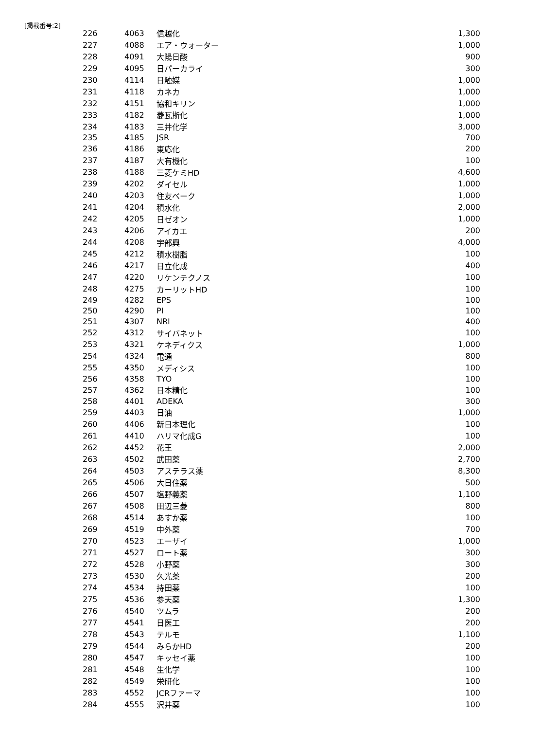[掲載番号:2]
| 226 | 4063 | 信越化 | 1,300 |
| 227 | 4088 | エア・ウォーター | 1,000 |
| 228 | 4091 | 大陽日酸 | 900 |
| 229 | 4095 | 日パーカライ | 300 |
| 230 | 4114 | 日触媒 | 1,000 |
| 231 | 4118 | カネカ | 1,000 |
| 232 | 4151 | 協和キリン | 1,000 |
| 233 | 4182 | 菱瓦斯化 | 1,000 |
| 234 | 4183 | 三井化学 | 3,000 |
| 235 | 4185 | JSR | 700 |
| 236 | 4186 | 東応化 | 200 |
| 237 | 4187 | 大有機化 | 100 |
| 238 | 4188 | 三菱ケミHD | 4,600 |
| 239 | 4202 | ダイセル | 1,000 |
| 240 | 4203 | 住友ベーク | 1,000 |
| 241 | 4204 | 積水化 | 2,000 |
| 242 | 4205 | 日ゼオン | 1,000 |
| 243 | 4206 | アイカエ | 200 |
| 244 | 4208 | 宇部興 | 4,000 |
| 245 | 4212 | 積水樹脂 | 100 |
| 246 | 4217 | 日立化成 | 400 |
| 247 | 4220 | リケンテクノス | 100 |
| 248 | 4275 | カーリットHD | 100 |
| 249 | 4282 | EPS | 100 |
| 250 | 4290 | PI | 100 |
| 251 | 4307 | NRI | 400 |
| 252 | 4312 | サイバネット | 100 |
| 253 | 4321 | ケネディクス | 1,000 |
| 254 | 4324 | 電通 | 800 |
| 255 | 4350 | メディシス | 100 |
| 256 | 4358 | TYO | 100 |
| 257 | 4362 | 日本精化 | 100 |
| 258 | 4401 | ADEKA | 300 |
| 259 | 4403 | 日油 | 1,000 |
| 260 | 4406 | 新日本理化 | 100 |
| 261 | 4410 | ハリマ化成G | 100 |
| 262 | 4452 | 花王 | 2,000 |
| 263 | 4502 | 武田薬 | 2,700 |
| 264 | 4503 | アステラス薬 | 8,300 |
| 265 | 4506 | 大日住薬 | 500 |
| 266 | 4507 | 塩野義薬 | 1,100 |
| 267 | 4508 | 田辺三菱 | 800 |
| 268 | 4514 | あすか薬 | 100 |
| 269 | 4519 | 中外薬 | 700 |
| 270 | 4523 | エーザイ | 1,000 |
| 271 | 4527 | ロート薬 | 300 |
| 272 | 4528 | 小野薬 | 300 |
| 273 | 4530 | 久光薬 | 200 |
| 274 | 4534 | 持田薬 | 100 |
| 275 | 4536 | 参天薬 | 1,300 |
| 276 | 4540 | ツムラ | 200 |
| 277 | 4541 | 日医工 | 200 |
| 278 | 4543 | テルモ | 1,100 |
| 279 | 4544 | みらかHD | 200 |
| 280 | 4547 | キッセイ薬 | 100 |
| 281 | 4548 | 生化学 | 100 |
| 282 | 4549 | 栄研化 | 100 |
| 283 | 4552 | JCRファーマ | 100 |
| 284 | 4555 | 沢井薬 | 100 |